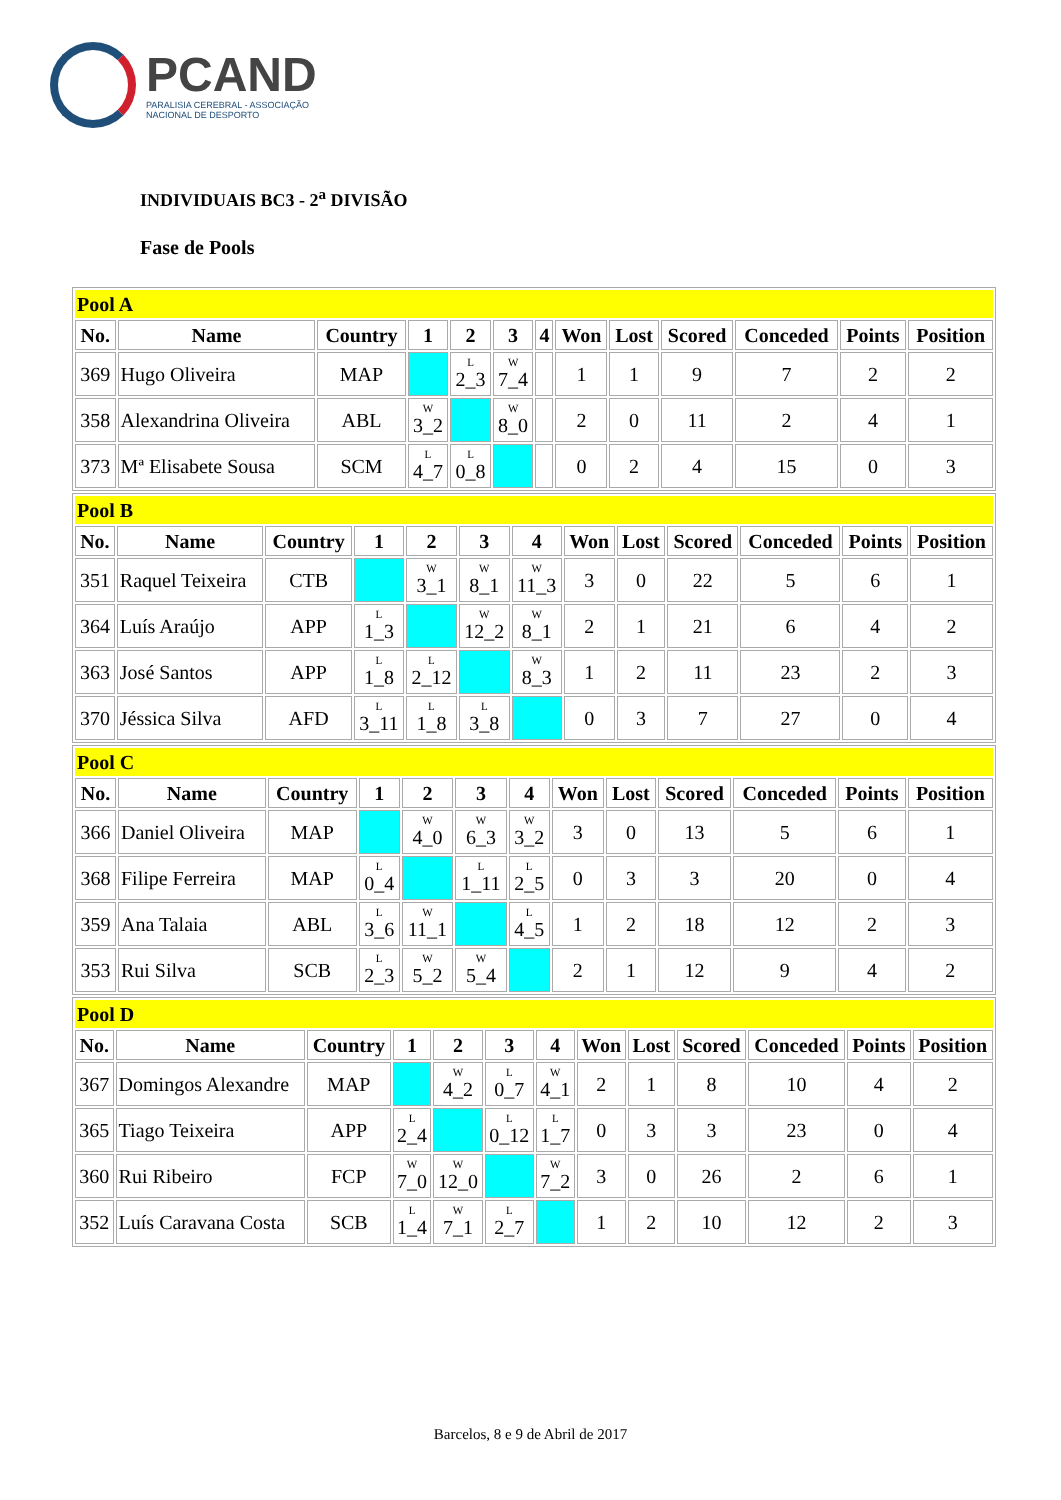PCAND
PARALISIA CEREBRAL - ASSOCIAÇÃO
NACIONAL DE DESPORTO
INDIVIDUAIS BC3 - 2<sup>a</sup> DIVISÃO
Fase de Pools
| Pool A | | | | | | | | | | | | |
| No. | Name | Country | 1 | 2 | 3 | 4 | Won | Lost | Scored | Conceded | Points | Position |
| 369 | Hugo Oliveira | MAP | | L 2_3 | W 7_4 | | 1 | 1 | 9 | 7 | 2 | 2 |
| 358 | Alexandrina Oliveira | ABL | W 3_2 | | W 8_0 | | 2 | 0 | 11 | 2 | 4 | 1 |
| 373 | Mª Elisabete Sousa | SCM | L 4_7 | L 0_8 | | | 0 | 2 | 4 | 15 | 0 | 3 |
| Pool B | | | | | | | | | | | | |
| No. | Name | Country | 1 | 2 | 3 | 4 | Won | Lost | Scored | Conceded | Points | Position |
| 351 | Raquel Teixeira | CTB | | W 3_1 | W 8_1 | W 11_3 | 3 | 0 | 22 | 5 | 6 | 1 |
| 364 | Luís Araújo | APP | L 1_3 | | W 12_2 | W 8_1 | 2 | 1 | 21 | 6 | 4 | 2 |
| 363 | José Santos | APP | L 1_8 | L 2_12 | | W 8_3 | 1 | 2 | 11 | 23 | 2 | 3 |
| 370 | Jéssica Silva | AFD | L 3_11 | L 1_8 | L 3_8 | | 0 | 3 | 7 | 27 | 0 | 4 |
| Pool C | | | | | | | | | | | | |
| No. | Name | Country | 1 | 2 | 3 | 4 | Won | Lost | Scored | Conceded | Points | Position |
| 366 | Daniel Oliveira | MAP | | W 4_0 | W 6_3 | W 3_2 | 3 | 0 | 13 | 5 | 6 | 1 |
| 368 | Filipe Ferreira | MAP | L 0_4 | | L 1_11 | L 2_5 | 0 | 3 | 3 | 20 | 0 | 4 |
| 359 | Ana Talaia | ABL | L 3_6 | W 11_1 | | L 4_5 | 1 | 2 | 18 | 12 | 2 | 3 |
| 353 | Rui Silva | SCB | L 2_3 | W 5_2 | W 5_4 | | 2 | 1 | 12 | 9 | 4 | 2 |
| Pool D | | | | | | | | | | | | |
| No. | Name | Country | 1 | 2 | 3 | 4 | Won | Lost | Scored | Conceded | Points | Position |
| 367 | Domingos Alexandre | MAP | | W 4_2 | L 0_7 | W 4_1 | 2 | 1 | 8 | 10 | 4 | 2 |
| 365 | Tiago Teixeira | APP | L 2_4 | | L 0_12 | L 1_7 | 0 | 3 | 3 | 23 | 0 | 4 |
| 360 | Rui Ribeiro | FCP | W 7_0 | W 12_0 | | W 7_2 | 3 | 0 | 26 | 2 | 6 | 1 |
| 352 | Luís Caravana Costa | SCB | L 1_4 | W 7_1 | L 2_7 | | 1 | 2 | 10 | 12 | 2 | 3 |
Barcelos, 8 e 9 de Abril de 2017